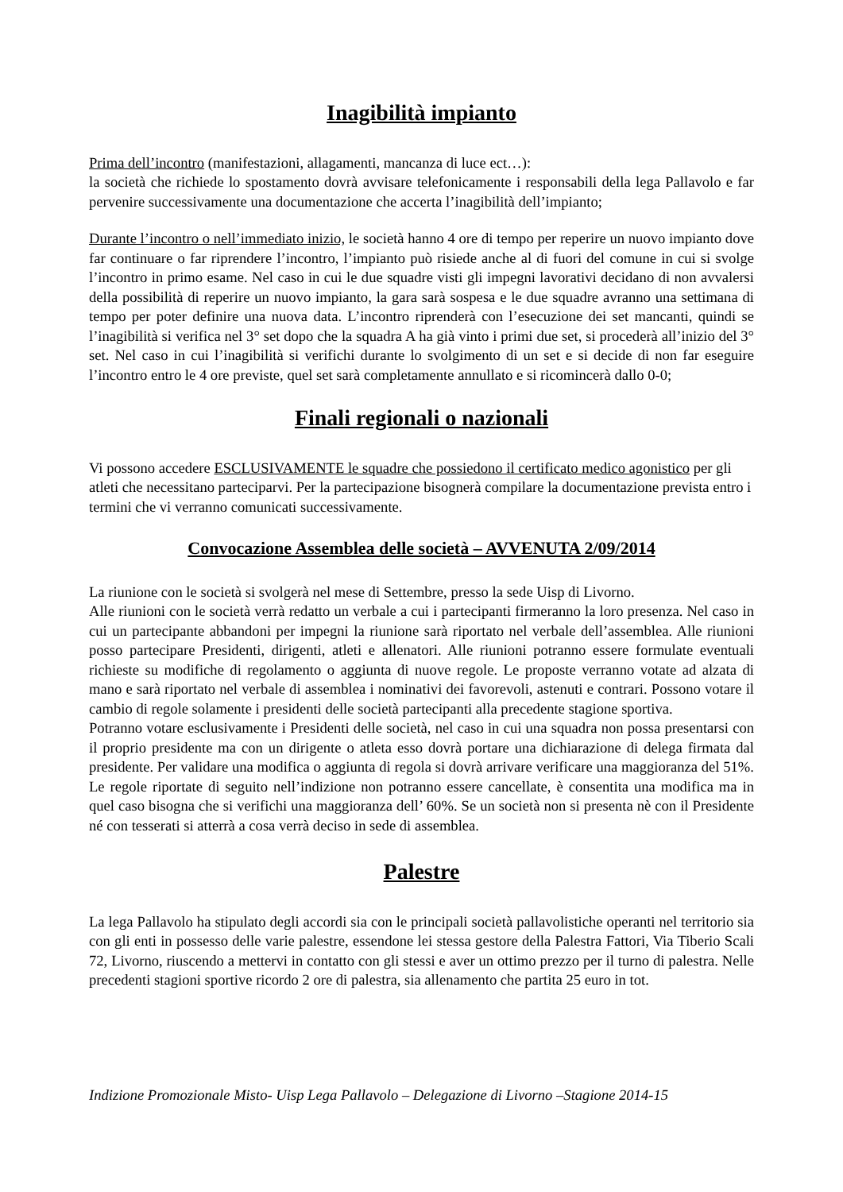Inagibilità impianto
Prima dell’incontro (manifestazioni, allagamenti, mancanza di luce ect…):
la società che richiede lo spostamento dovrà avvisare telefonicamente i responsabili della lega Pallavolo e far pervenire successivamente una documentazione che accerta l’inagibilità dell’impianto;
Durante l’incontro o nell’immediato inizio, le società hanno 4 ore di tempo per reperire un nuovo impianto dove far continuare o far riprendere l’incontro, l’impianto può risiede anche al di fuori del comune in cui si svolge l’incontro in primo esame. Nel caso in cui le due squadre visti gli impegni lavorativi decidano di non avvalersi della possibilità di reperire un nuovo impianto, la gara sarà sospesa e le due squadre avranno una settimana di tempo per poter definire una nuova data. L’incontro riprenderà con l’esecuzione dei set mancanti, quindi se l’inagibilità si verifica nel 3° set dopo che la squadra A ha già vinto i primi due set, si procederà all’inizio del 3° set. Nel caso in cui l’inagibilità si verifichi durante lo svolgimento di un set e si decide di non far eseguire l’incontro entro le 4 ore previste, quel set sarà completamente annullato e si ricomincerà dallo 0-0;
Finali regionali o nazionali
Vi possono accedere ESCLUSIVAMENTE le squadre che possiedono il certificato medico agonistico per gli atleti che necessitano parteciparvi. Per la partecipazione bisognerà compilare la documentazione prevista entro i termini che vi verranno comunicati successivamente.
Convocazione Assemblea delle società – AVVENUTA 2/09/2014
La riunione con le società si svolgerà nel mese di Settembre, presso la sede Uisp di Livorno.
Alle riunioni con le società verrà redatto un verbale a cui i partecipanti firmeranno la loro presenza. Nel caso in cui un partecipante abbandoni per impegni la riunione sarà riportato nel verbale dell’assemblea. Alle riunioni posso partecipare Presidenti, dirigenti, atleti e allenatori. Alle riunioni potranno essere formulate eventuali richieste su modifiche di regolamento o aggiunta di nuove regole. Le proposte verranno votate ad alzata di mano e sarà riportato nel verbale di assemblea i nominativi dei favorevoli, astenuti e contrari. Possono votare il cambio di regole solamente i presidenti delle società partecipanti alla precedente stagione sportiva.
Potranno votare esclusivamente i Presidenti delle società, nel caso in cui una squadra non possa presentarsi con il proprio presidente ma con un dirigente o atleta esso dovrà portare una dichiarazione di delega firmata dal presidente. Per validare una modifica o aggiunta di regola si dovrà arrivare verificare una maggioranza del 51%. Le regole riportate di seguito nell’indizione non potranno essere cancellate, è consentita una modifica ma in quel caso bisogna che si verifichi una maggioranza dell’ 60%. Se un società non si presenta nè con il Presidente né con tesserati si atterrà a cosa verrà deciso in sede di assemblea.
Palestre
La lega Pallavolo ha stipulato degli accordi sia con le principali società pallavolistiche operanti nel territorio sia con gli enti in possesso delle varie palestre, essendone lei stessa gestore della Palestra Fattori, Via Tiberio Scali 72, Livorno, riuscendo a mettervi in contatto con gli stessi e aver un ottimo prezzo per il turno di palestra. Nelle precedenti stagioni sportive ricordo 2 ore di palestra, sia allenamento che partita 25 euro in tot.
Indizione Promozionale Misto- Uisp Lega Pallavolo – Delegazione di Livorno –Stagione 2014-15